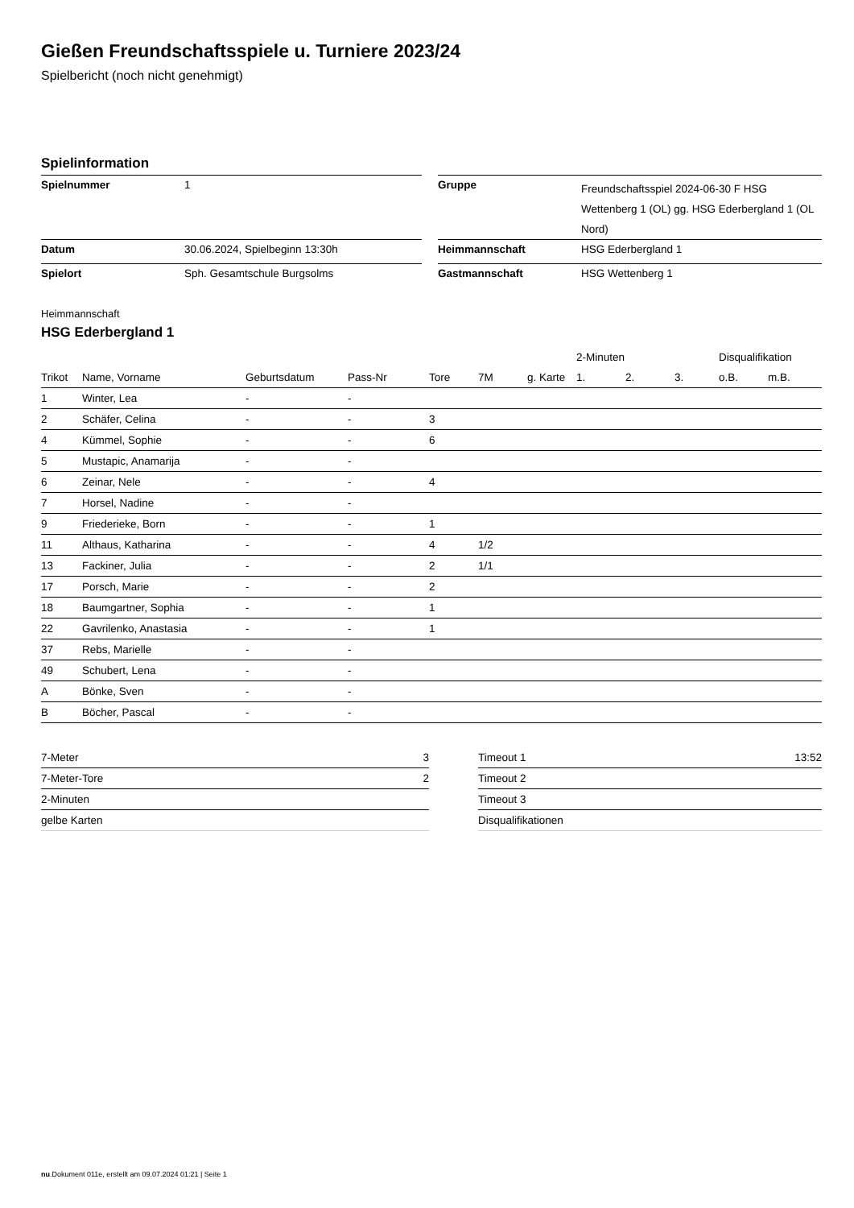Gießen Freundschaftsspiele u. Turniere 2023/24
Spielbericht (noch nicht genehmigt)
Spielinformation
| Spielnummer | 1 | | Gruppe | Freundschaftsspiel 2024-06-30 F HSG Wettenberg 1 (OL) gg. HSG Ederbergland 1 (OL Nord) |
| Datum | 30.06.2024, Spielbeginn 13:30h | | Heimmannschaft | HSG Ederbergland 1 |
| Spielort | Sph. Gesamtschule Burgsolms | | Gastmannschaft | HSG Wettenberg 1 |
Heimmannschaft
HSG Ederbergland 1
| | | | | | | | 2-Minuten | | | Disqualifikation | |
| --- | --- | --- | --- | --- | --- | --- | --- | --- | --- | --- | --- |
| Trikot | Name, Vorname | Geburtsdatum | Pass-Nr | Tore | 7M | g. Karte | 1. | 2. | 3. | o.B. | m.B. |
| 1 | Winter, Lea | - | - | | | | | | | | |
| 2 | Schäfer, Celina | - | - | 3 | | | | | | | |
| 4 | Kümmel, Sophie | - | - | 6 | | | | | | | |
| 5 | Mustapic, Anamarija | - | - | | | | | | | | |
| 6 | Zeinar, Nele | - | - | 4 | | | | | | | |
| 7 | Horsel, Nadine | - | - | | | | | | | | |
| 9 | Friederieke, Born | - | - | 1 | | | | | | | |
| 11 | Althaus, Katharina | - | - | 4 | 1/2 | | | | | | |
| 13 | Fackiner, Julia | - | - | 2 | 1/1 | | | | | | |
| 17 | Porsch, Marie | - | - | 2 | | | | | | | |
| 18 | Baumgartner, Sophia | - | - | 1 | | | | | | | |
| 22 | Gavrilenko, Anastasia | - | - | 1 | | | | | | | |
| 37 | Rebs, Marielle | - | - | | | | | | | | |
| 49 | Schubert, Lena | - | - | | | | | | | | |
| A | Bönke, Sven | - | - | | | | | | | | |
| B | Böcher, Pascal | - | - | | | | | | | | |
| 7-Meter | 3 |
| 7-Meter-Tore | 2 |
| 2-Minuten | |
| gelbe Karten | |
| Timeout 1 | 13:52 |
| Timeout 2 | |
| Timeout 3 | |
| Disqualifikationen | |
nu.Dokument 011e, erstellt am 09.07.2024 01:21 | Seite 1